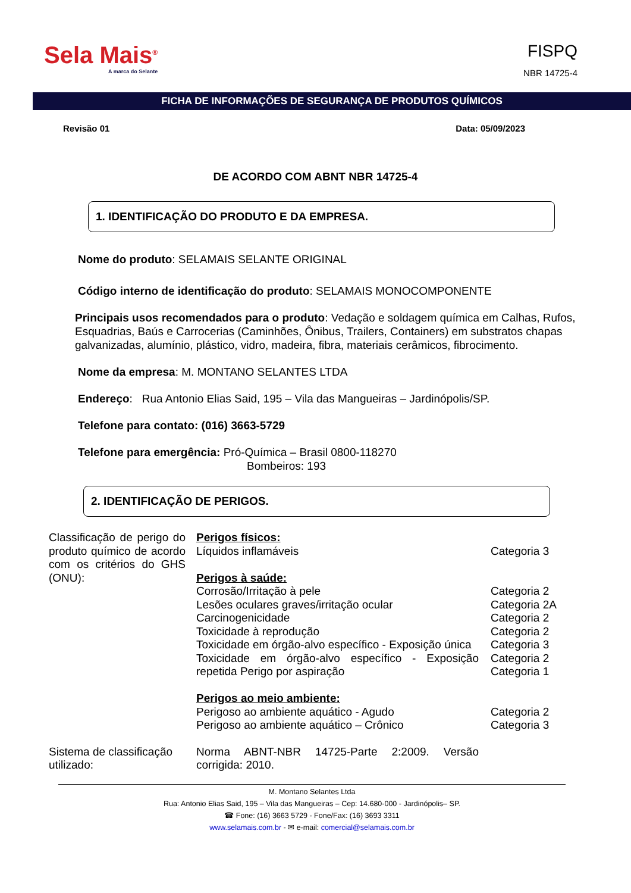Sela Mais<sup>®</sup>
A marca do Selante
FISPQ
NBR 14725-4
FICHA DE INFORMAÇÕES DE SEGURANÇA DE PRODUTOS QUÍMICOS
Revisão 01 Data: 05/09/2023
DE ACORDO COM ABNT NBR 14725-4
1. IDENTIFICAÇÃO DO PRODUTO E DA EMPRESA.
Nome do produto: SELAMAIS SELANTE ORIGINAL
Código interno de identificação do produto: SELAMAIS MONOCOMPONENTE
Principais usos recomendados para o produto: Vedação e soldagem química em Calhas, Rufos, Esquadrias, Baús e Carrocerias (Caminhões, Ônibus, Trailers, Containers) em substratos chapas galvanizadas, alumínio, plástico, vidro, madeira, fibra, materiais cerâmicos, fibrocimento.
Nome da empresa: M. MONTANO SELANTES LTDA
Endereço: Rua Antonio Elias Said, 195 – Vila das Mangueiras – Jardinópolis/SP.
Telefone para contato: (016) 3663-5729
Telefone para emergência: Pró-Química – Brasil 0800-118270
Bombeiros: 193
2. IDENTIFICAÇÃO DE PERIGOS.
| Classificação de perigo do produto químico de acordo com os critérios do GHS (ONU): | Perigos físicos: Líquidos inflamáveis Perigos à saúde: Corrosão/Irritação à pele Lesões oculares graves/irritação ocular Carcinogenicidade Toxicidade à reprodução Toxicidade em órgão-alvo específico - Exposição única Toxicidade em órgão-alvo específico - Exposição repetida Perigo por aspiração Perigos ao meio ambiente: Perigoso ao ambiente aquático - Agudo Perigoso ao ambiente aquático – Crônico | Categoria 3 Categoria 2 Categoria 2A Categoria 2 Categoria 2 Categoria 3 Categoria 2 Categoria 1 Categoria 2 Categoria 3 |
| Sistema de classificação utilizado: | Norma ABNT-NBR 14725-Parte 2:2009. Versão corrigida: 2010. | |
M. Montano Selantes Ltda
Rua: Antonio Elias Said, 195 – Vila das Mangueiras – Cep: 14.680-000 - Jardinópolis– SP.
☎ Fone: (16) 3663 5729 - Fone/Fax: (16) 3693 3311
www.selamais.com.br - ✉ e-mail: comercial@selamais.com.br